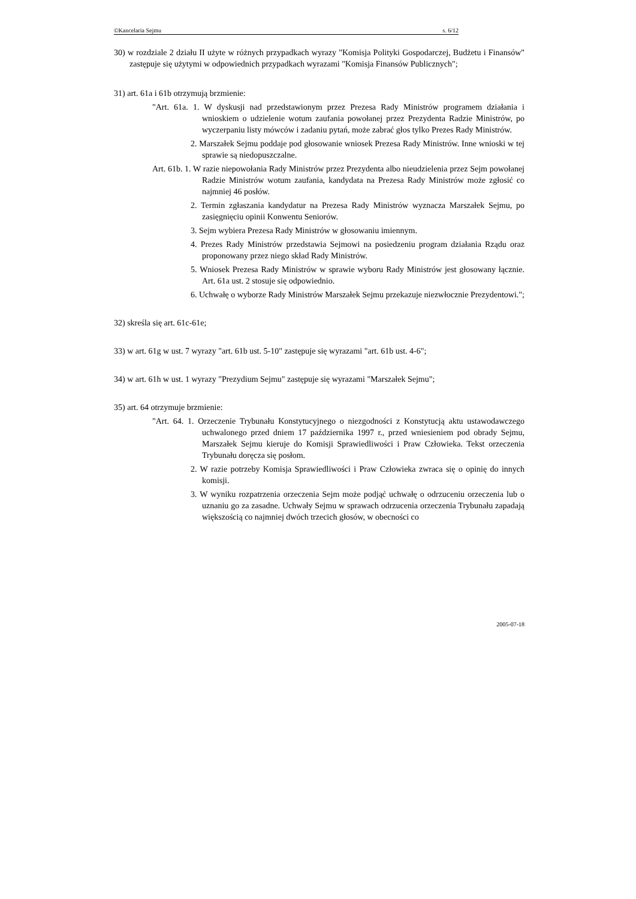©Kancelaria Sejmu s. 6/12
30) w rozdziale 2 działu II użyte w różnych przypadkach wyrazy "Komisja Polityki Gospodarczej, Budżetu i Finansów" zastępuje się użytymi w odpowiednich przypadkach wyrazami "Komisja Finansów Publicznych";
31) art. 61a i 61b otrzymują brzmienie:
"Art. 61a. 1. W dyskusji nad przedstawionym przez Prezesa Rady Ministrów programem działania i wnioskiem o udzielenie wotum zaufania powołanej przez Prezydenta Radzie Ministrów, po wyczerpaniu listy mówców i zadaniu pytań, może zabrać głos tylko Prezes Rady Ministrów.
2. Marszałek Sejmu poddaje pod głosowanie wniosek Prezesa Rady Ministrów. Inne wnioski w tej sprawie są niedopuszczalne.
Art. 61b. 1. W razie niepowołania Rady Ministrów przez Prezydenta albo nieudzielenia przez Sejm powołanej Radzie Ministrów wotum zaufania, kandydata na Prezesa Rady Ministrów może zgłosić co najmniej 46 posłów.
2. Termin zgłaszania kandydatur na Prezesa Rady Ministrów wyznacza Marszałek Sejmu, po zasięgnięciu opinii Konwentu Seniorów.
3. Sejm wybiera Prezesa Rady Ministrów w głosowaniu imiennym.
4. Prezes Rady Ministrów przedstawia Sejmowi na posiedzeniu program działania Rządu oraz proponowany przez niego skład Rady Ministrów.
5. Wniosek Prezesa Rady Ministrów w sprawie wyboru Rady Ministrów jest głosowany łącznie. Art. 61a ust. 2 stosuje się odpowiednio.
6. Uchwałę o wyborze Rady Ministrów Marszałek Sejmu przekazuje niezwłocznie Prezydentowi.";
32) skreśla się art. 61c-61e;
33) w art. 61g w ust. 7 wyrazy "art. 61b ust. 5-10" zastępuje się wyrazami "art. 61b ust. 4-6";
34) w art. 61h w ust. 1 wyrazy "Prezydium Sejmu" zastępuje się wyrazami "Marszałek Sejmu";
35) art. 64 otrzymuje brzmienie:
"Art. 64. 1. Orzeczenie Trybunału Konstytucyjnego o niezgodności z Konstytucją aktu ustawodawczego uchwalonego przed dniem 17 października 1997 r., przed wniesieniem pod obrady Sejmu, Marszałek Sejmu kieruje do Komisji Sprawiedliwości i Praw Człowieka. Tekst orzeczenia Trybunału doręcza się posłom.
2. W razie potrzeby Komisja Sprawiedliwości i Praw Człowieka zwraca się o opinię do innych komisji.
3. W wyniku rozpatrzenia orzeczenia Sejm może podjąć uchwałę o odrzuceniu orzeczenia lub o uznaniu go za zasadne. Uchwały Sejmu w sprawach odrzucenia orzeczenia Trybunału zapadają większością co najmniej dwóch trzecich głosów, w obecności co
2005-07-18